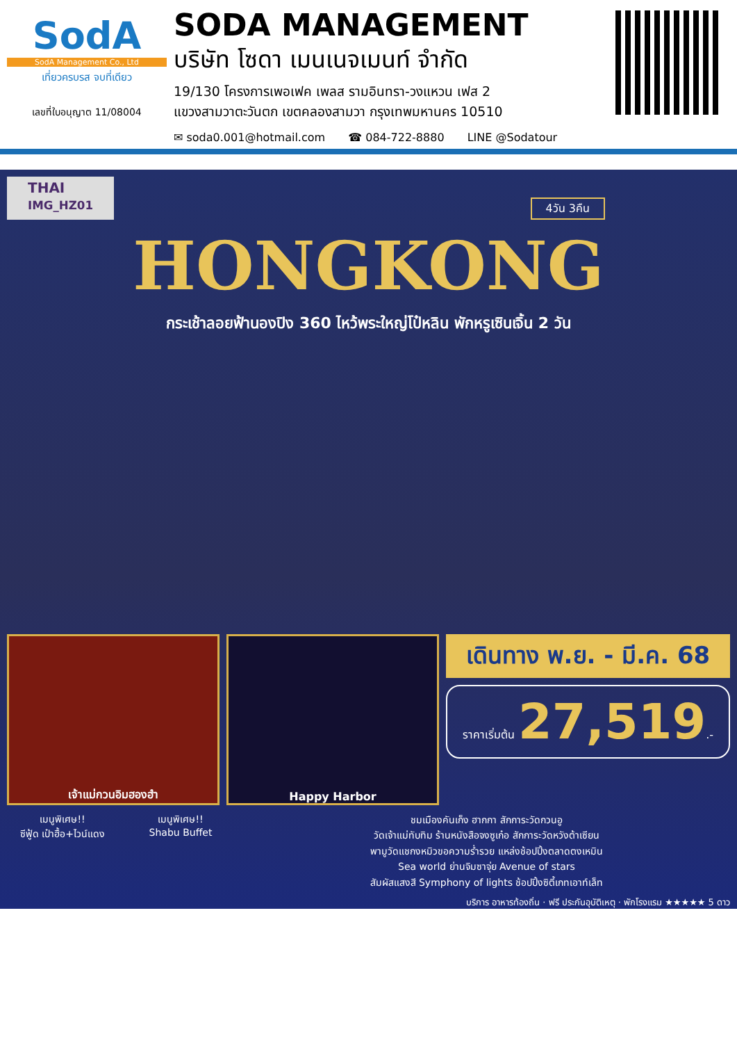SodA
SodA Management Co., Ltd
เที่ยวครบรส จบที่เดียว
เลขที่ใบอนุญาต 11/08004
SODA MANAGEMENT
บริษัท โซดา เมนเนจเมนท์ จำกัด
19/130 โครงการเพอเฟค เพลส รามอินทรา-วงแหวน เฟส 2
แขวงสามวาตะวันตก เขตคลองสามวา กรุงเทพมหานคร 10510
✉ soda0.001@hotmail.com ☎ 084-722-8880 LINE @Sodatour
THAI
IMG_HZ01
4วัน 3คืน
HONGKONG
กระเช้าลอยฟ้านองปิง 360 ไหว้พระใหญ่โป๋หลิน พักหรูเซินเจิ้น 2 วัน
เจ้าแม่กวนอิมฮองฮำ Happy Harbor
เดินทาง พ.ย. - มี.ค. 68
ราคาเริ่มต้น 27,519.-
เมนูพิเศษ!!
ซีฟู้ด เป๋าฮื้อ+ไวน์แดง
เมนูพิเศษ!!
Shabu Buffet
ชมเมืองคันเก็ง ฮากกา สักการะวัดกวนอู
วัดเจ้าแม่ทับทิม ร้านหนังสือจงซูเก๋อ สักการะวัดหวังต้าเซียน
พามูวัดแชกงหมิวขอความร่ำรวย แหล่งช้อปปิ้งตลาดตงเหมิน
Sea world ย่านจิมซาจุ่ย Avenue of stars
สัมผัสแสงสี Symphony of lights ช้อปปิ้งซิตี้เกทเอาท์เล็ท
บริการ อาหารท้องถิ่น · ฟรี ประกันอุบัติเหตุ · พักโรงแรม ★★★★★ 5 ดาว